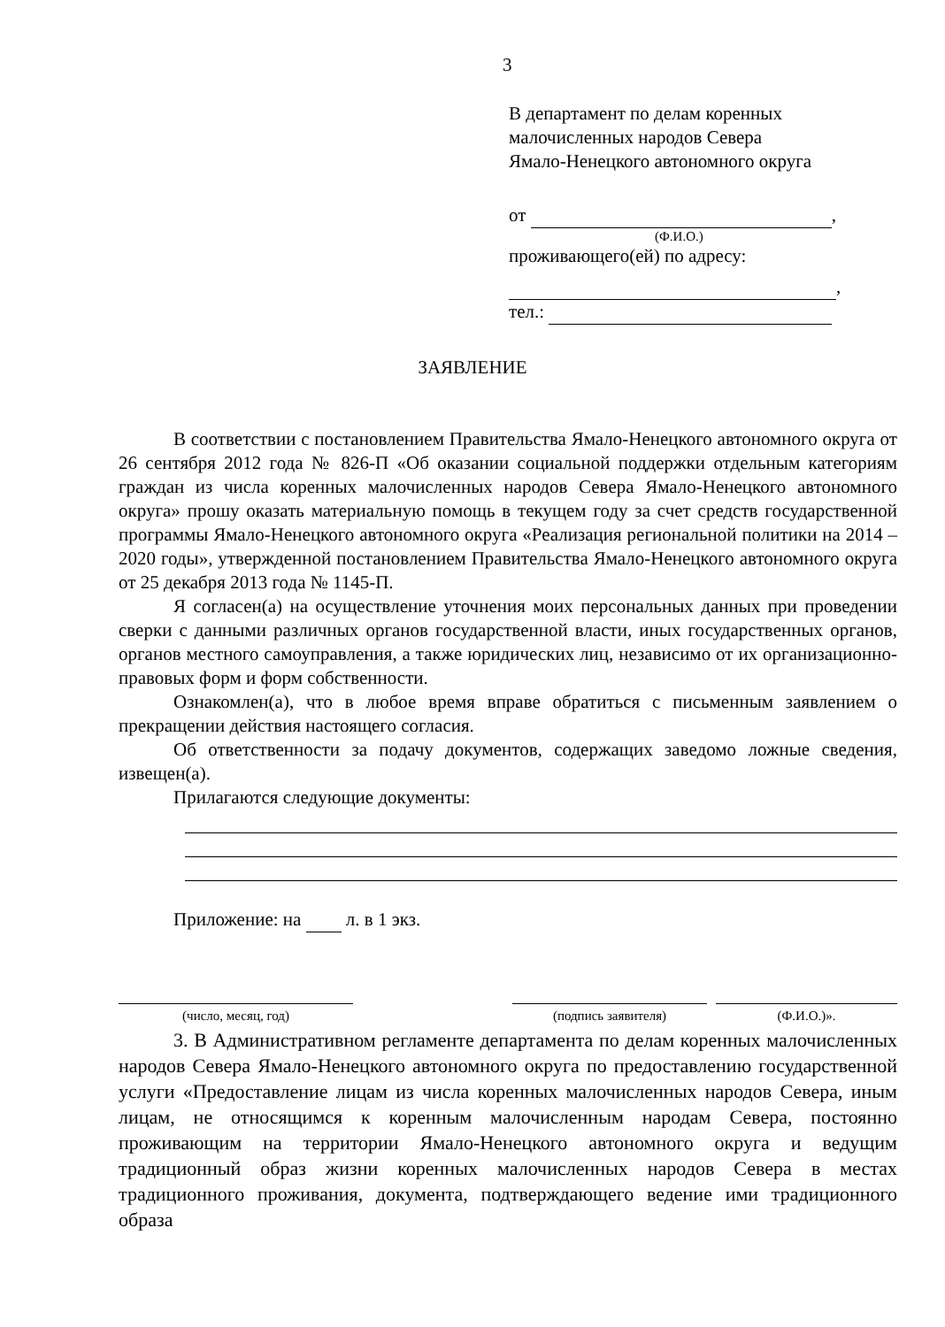3
В департамент по делам коренных
малочисленных народов Севера
Ямало-Ненецкого автономного округа
от ,
(Ф.И.О.)
проживающего(ей) по адресу:
,
тел.:
ЗАЯВЛЕНИЕ
В соответствии с постановлением Правительства Ямало-Ненецкого автономного округа от 26 сентября 2012 года № 826-П «Об оказании социальной поддержки отдельным категориям граждан из числа коренных малочисленных народов Севера Ямало-Ненецкого автономного округа» прошу оказать материальную помощь в текущем году за счет средств государственной программы Ямало-Ненецкого автономного округа «Реализация региональной политики на 2014 – 2020 годы», утвержденной постановлением Правительства Ямало-Ненецкого автономного округа от 25 декабря 2013 года № 1145-П.
Я согласен(а) на осуществление уточнения моих персональных данных при проведении сверки с данными различных органов государственной власти, иных государственных органов, органов местного самоуправления, а также юридических лиц, независимо от их организационно-правовых форм и форм собственности.
Ознакомлен(а), что в любое время вправе обратиться с письменным заявлением о прекращении действия настоящего согласия.
Об ответственности за подачу документов, содержащих заведомо ложные сведения, извещен(а).
Прилагаются следующие документы:
Приложение: на л. в 1 экз.
(число, месяц, год) (подпись заявителя) (Ф.И.О.)».
3. В Административном регламенте департамента по делам коренных малочисленных народов Севера Ямало-Ненецкого автономного округа по предоставлению государственной услуги «Предоставление лицам из числа коренных малочисленных народов Севера, иным лицам, не относящимся к коренным малочисленным народам Севера, постоянно проживающим на территории Ямало-Ненецкого автономного округа и ведущим традиционный образ жизни коренных малочисленных народов Севера в местах традиционного проживания, документа, подтверждающего ведение ими традиционного образа